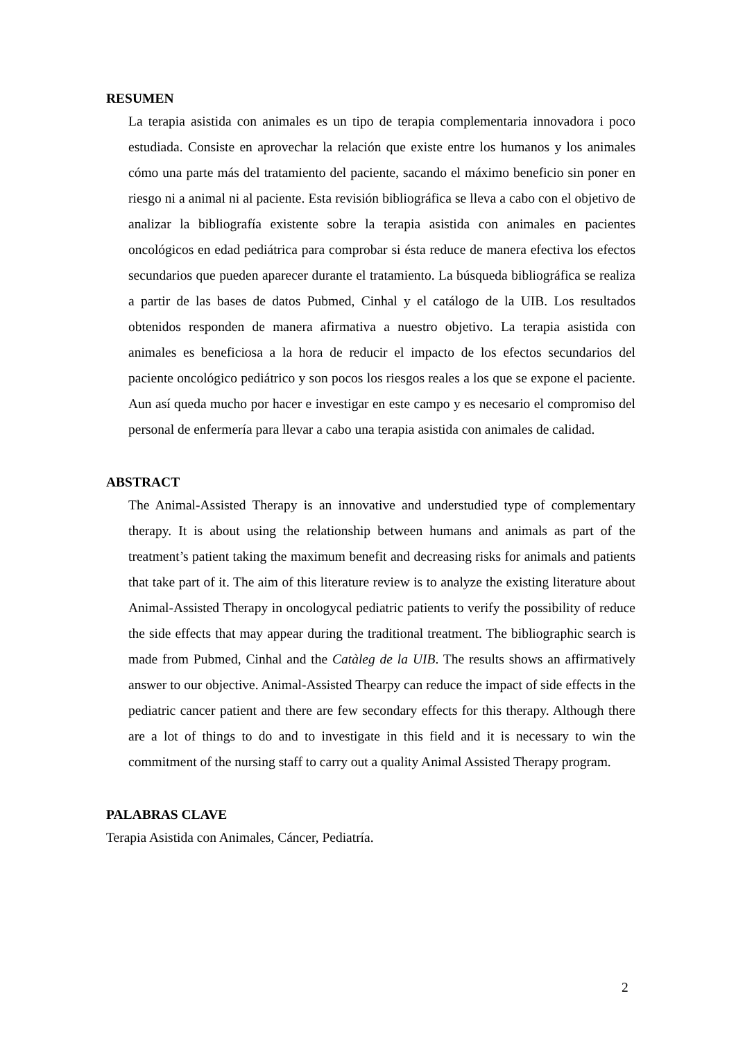RESUMEN
La terapia asistida con animales es un tipo de terapia complementaria innovadora i poco estudiada. Consiste en aprovechar la relación que existe entre los humanos y los animales cómo una parte más del tratamiento del paciente, sacando el máximo beneficio sin poner en riesgo ni a animal ni al paciente. Esta revisión bibliográfica se lleva a cabo con el objetivo de analizar la bibliografía existente sobre la terapia asistida con animales en pacientes oncológicos en edad pediátrica para comprobar si ésta reduce de manera efectiva los efectos secundarios que pueden aparecer durante el tratamiento. La búsqueda bibliográfica se realiza a partir de las bases de datos Pubmed, Cinhal y el catálogo de la UIB. Los resultados obtenidos responden de manera afirmativa a nuestro objetivo. La terapia asistida con animales es beneficiosa a la hora de reducir el impacto de los efectos secundarios del paciente oncológico pediátrico y son pocos los riesgos reales a los que se expone el paciente. Aun así queda mucho por hacer e investigar en este campo y es necesario el compromiso del personal de enfermería para llevar a cabo una terapia asistida con animales de calidad.
ABSTRACT
The Animal-Assisted Therapy is an innovative and understudied type of complementary therapy. It is about using the relationship between humans and animals as part of the treatment’s patient taking the maximum benefit and decreasing risks for animals and patients that take part of it. The aim of this literature review is to analyze the existing literature about Animal-Assisted Therapy in oncologycal pediatric patients to verify the possibility of reduce the side effects that may appear during the traditional treatment. The bibliographic search is made from Pubmed, Cinhal and the Catàleg de la UIB. The results shows an affirmatively answer to our objective. Animal-Assisted Thearpy can reduce the impact of side effects in the pediatric cancer patient and there are few secondary effects for this therapy. Although there are a lot of things to do and to investigate in this field and it is necessary to win the commitment of the nursing staff to carry out a quality Animal Assisted Therapy program.
PALABRAS CLAVE
Terapia Asistida con Animales, Cáncer, Pediatría.
2